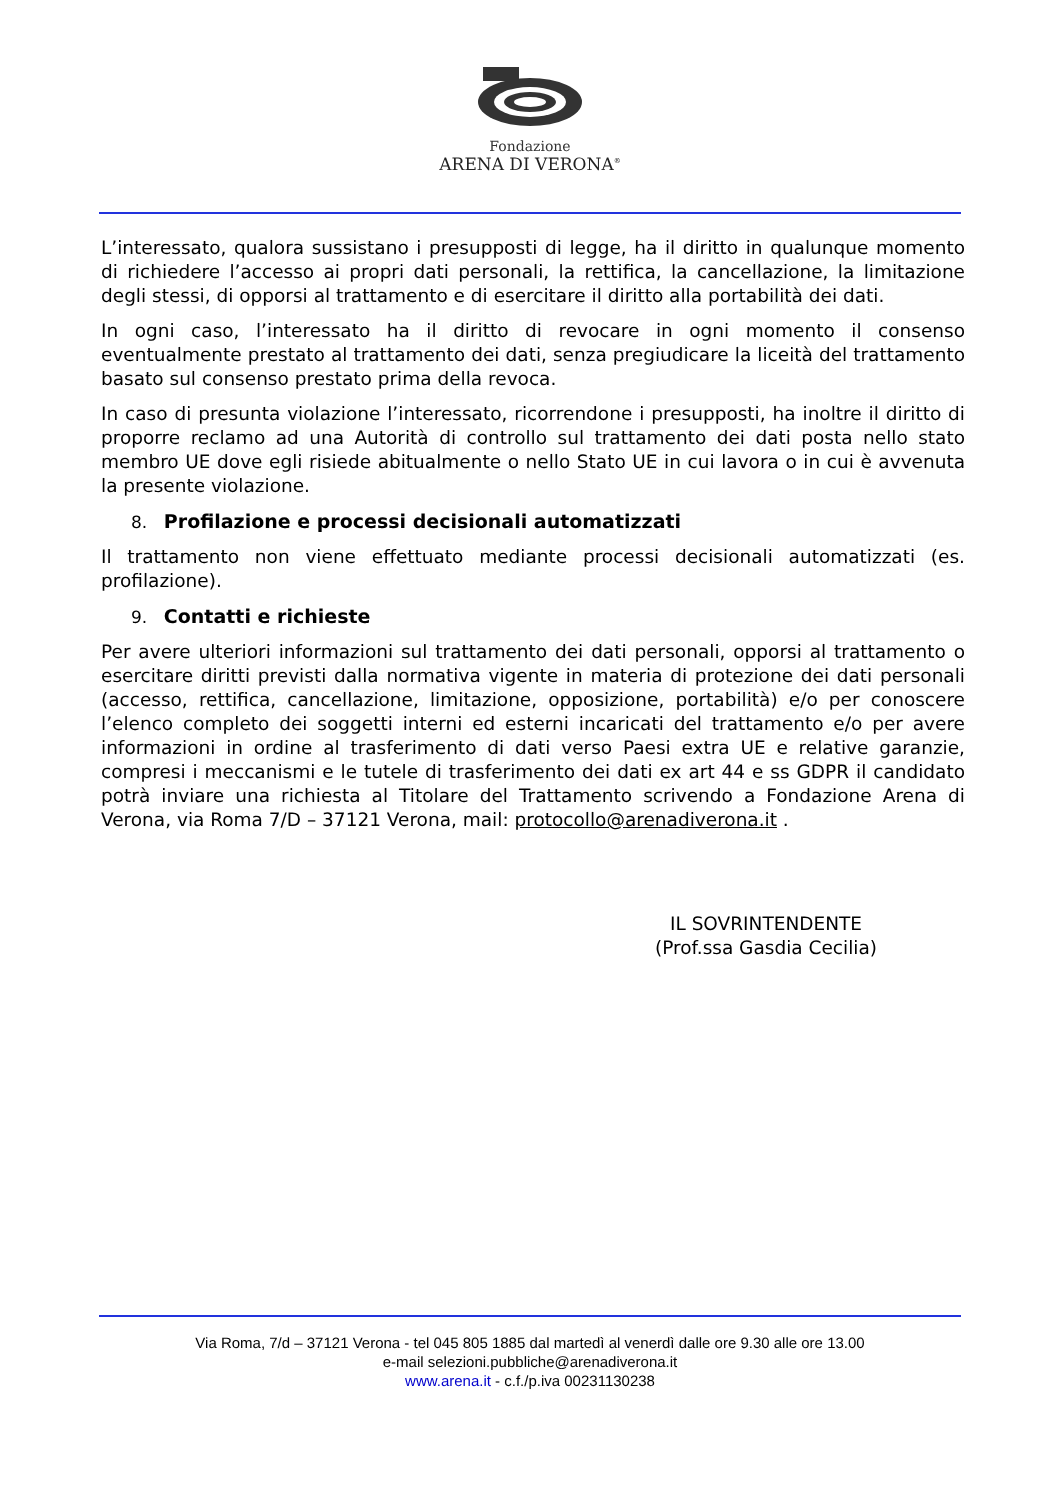Fondazione
ARENA DI VERONA<sup>®</sup>
L’interessato, qualora sussistano i presupposti di legge, ha il diritto in qualunque momento di richiedere l’accesso ai propri dati personali, la rettifica, la cancellazione, la limitazione degli stessi, di opporsi al trattamento e di esercitare il diritto alla portabilità dei dati.
In ogni caso, l’interessato ha il diritto di revocare in ogni momento il consenso eventualmente prestato al trattamento dei dati, senza pregiudicare la liceità del trattamento basato sul consenso prestato prima della revoca.
In caso di presunta violazione l’interessato, ricorrendone i presupposti, ha inoltre il diritto di proporre reclamo ad una Autorità di controllo sul trattamento dei dati posta nello stato membro UE dove egli risiede abitualmente o nello Stato UE in cui lavora o in cui è avvenuta la presente violazione.
8. Profilazione e processi decisionali automatizzati
Il trattamento non viene effettuato mediante processi decisionali automatizzati (es. profilazione).
9. Contatti e richieste
Per avere ulteriori informazioni sul trattamento dei dati personali, opporsi al trattamento o esercitare diritti previsti dalla normativa vigente in materia di protezione dei dati personali (accesso, rettifica, cancellazione, limitazione, opposizione, portabilità) e/o per conoscere l’elenco completo dei soggetti interni ed esterni incaricati del trattamento e/o per avere informazioni in ordine al trasferimento di dati verso Paesi extra UE e relative garanzie, compresi i meccanismi e le tutele di trasferimento dei dati ex art 44 e ss GDPR il candidato potrà inviare una richiesta al Titolare del Trattamento scrivendo a Fondazione Arena di Verona, via Roma 7/D – 37121 Verona, mail: protocollo@arenadiverona.it .
IL SOVRINTENDENTE
(Prof.ssa Gasdia Cecilia)
Via Roma, 7/d – 37121 Verona - tel 045 805 1885 dal martedì al venerdì dalle ore 9.30 alle ore 13.00
e-mail selezioni.pubbliche@arenadiverona.it
www.arena.it - c.f./p.iva 00231130238